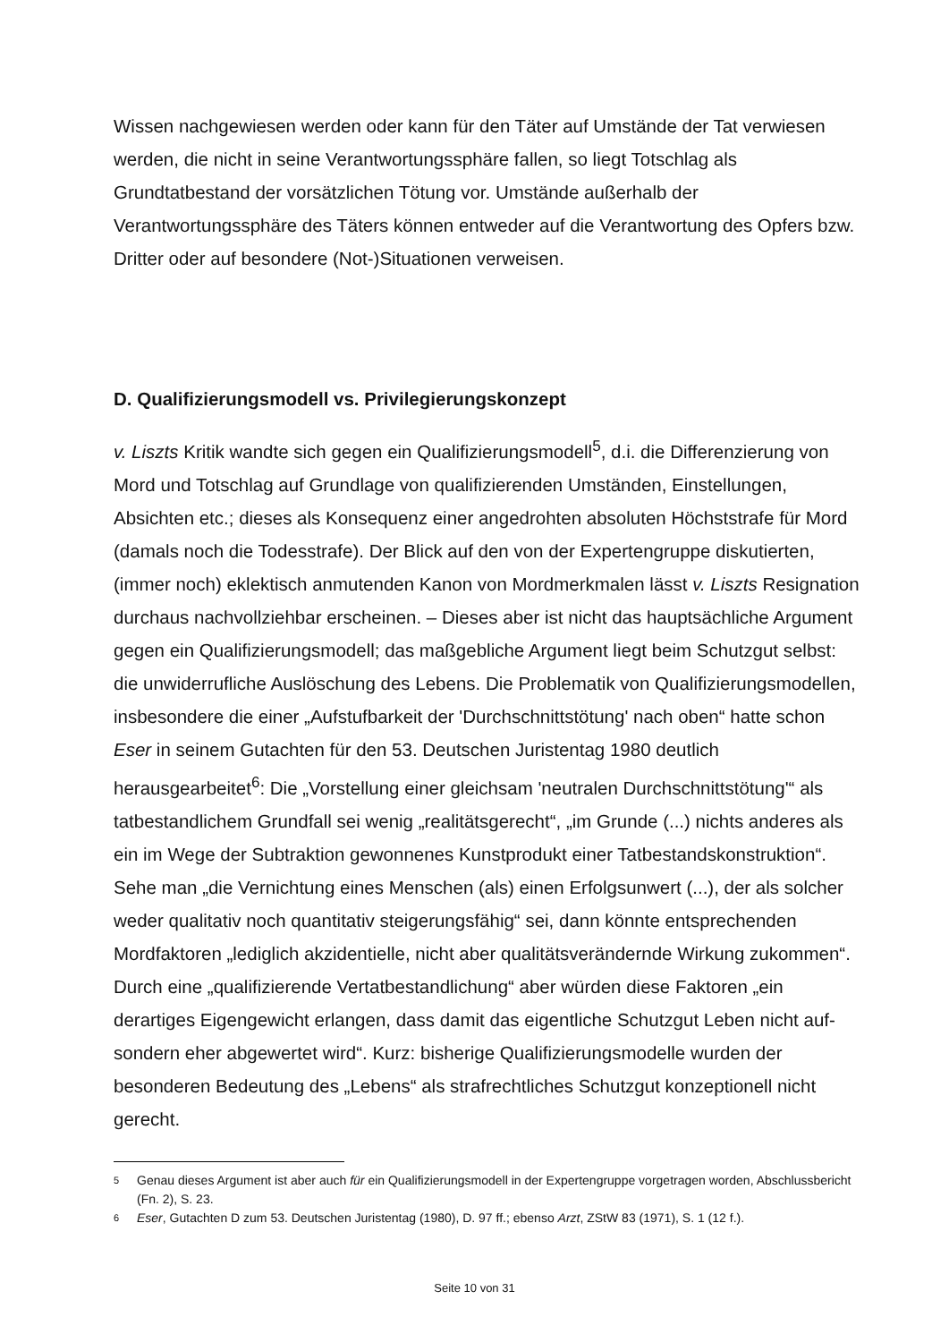Wissen nachgewiesen werden oder kann für den Täter auf Umstände der Tat verwiesen werden, die nicht in seine Verantwortungssphäre fallen, so liegt Totschlag als Grundtatbestand der vorsätzlichen Tötung vor. Umstände außerhalb der Verantwortungssphäre des Täters können entweder auf die Verantwortung des Opfers bzw. Dritter oder auf besondere (Not-)Situationen verweisen.
D. Qualifizierungsmodell vs. Privilegierungskonzept
v. Liszts Kritik wandte sich gegen ein Qualifizierungsmodell<sup>5</sup>, d.i. die Differenzierung von Mord und Totschlag auf Grundlage von qualifizierenden Umständen, Einstellungen, Absichten etc.; dieses als Konsequenz einer angedrohten absoluten Höchststrafe für Mord (damals noch die Todesstrafe). Der Blick auf den von der Expertengruppe diskutierten, (immer noch) eklektisch anmutenden Kanon von Mordmerkmalen lässt v. Liszts Resignation durchaus nachvollziehbar erscheinen. – Dieses aber ist nicht das hauptsächliche Argument gegen ein Qualifizierungsmodell; das maßgebliche Argument liegt beim Schutzgut selbst: die unwiderrufliche Auslöschung des Lebens. Die Problematik von Qualifizierungsmodellen, insbesondere die einer „Aufstufbarkeit der 'Durchschnittstötung' nach oben“ hatte schon Eser in seinem Gutachten für den 53. Deutschen Juristentag 1980 deutlich herausgearbeitet<sup>6</sup>: Die „Vorstellung einer gleichsam 'neutralen Durchschnittstötung'“ als tatbestandlichem Grundfall sei wenig „realitätsgerecht“, „im Grunde (...) nichts anderes als ein im Wege der Subtraktion gewonnenes Kunstprodukt einer Tatbestandskonstruktion“. Sehe man „die Vernichtung eines Menschen (als) einen Erfolgsunwert (...), der als solcher weder qualitativ noch quantitativ steigerungsfähig“ sei, dann könnte entsprechenden Mordfaktoren „lediglich akzidentielle, nicht aber qualitätsverändernde Wirkung zukommen“. Durch eine „qualifizierende Vertatbestandlichung“ aber würden diese Faktoren „ein derartiges Eigengewicht erlangen, dass damit das eigentliche Schutzgut Leben nicht auf- sondern eher abgewertet wird“. Kurz: bisherige Qualifizierungsmodelle wurden der besonderen Bedeutung des „Lebens“ als strafrechtliches Schutzgut konzeptionell nicht gerecht.
5 Genau dieses Argument ist aber auch für ein Qualifizierungsmodell in der Expertengruppe vorgetragen worden, Abschlussbericht (Fn. 2), S. 23.
6 Eser, Gutachten D zum 53. Deutschen Juristentag (1980), D. 97 ff.; ebenso Arzt, ZStW 83 (1971), S. 1 (12 f.).
Seite 10 von 31